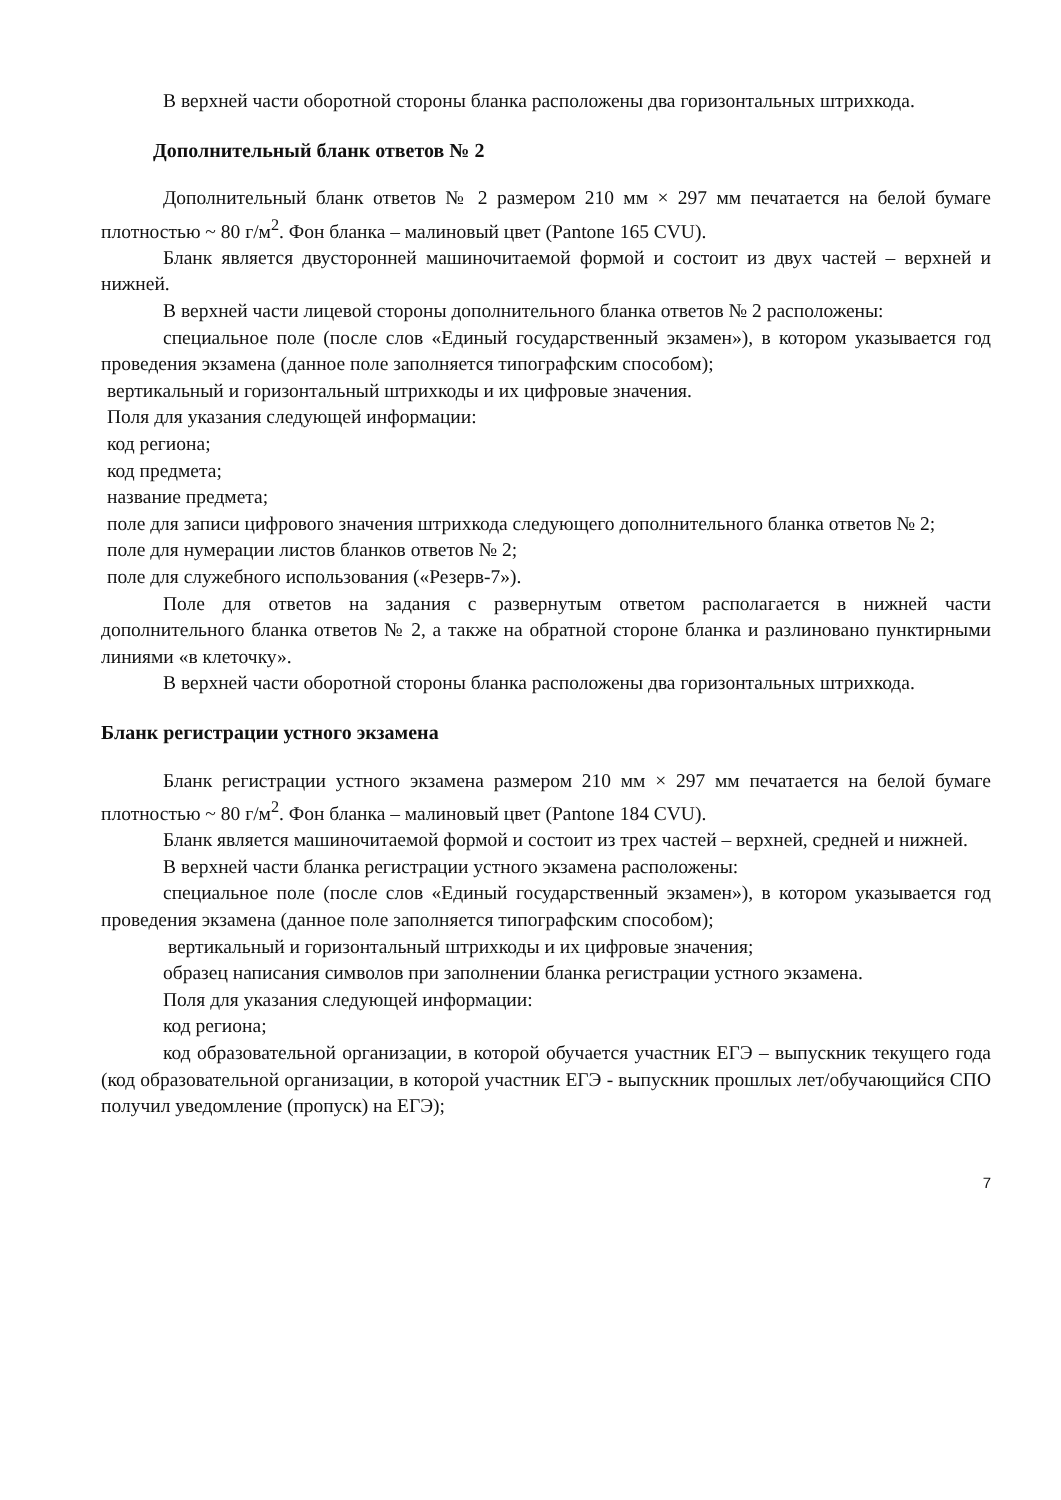В верхней части оборотной стороны бланка расположены два горизонтальных штрихкода.
Дополнительный бланк ответов № 2
Дополнительный бланк ответов № 2 размером 210 мм × 297 мм печатается на белой бумаге плотностью ~ 80 г/м<sup>2</sup>. Фон бланка – малиновый цвет (Pantone 165 CVU).
Бланк является двусторонней машиночитаемой формой и состоит из двух частей – верхней и нижней.
В верхней части лицевой стороны дополнительного бланка ответов № 2 расположены:
специальное поле (после слов «Единый государственный экзамен»), в котором указывается год проведения экзамена (данное поле заполняется типографским способом);
вертикальный и горизонтальный штрихкоды и их цифровые значения.
Поля для указания следующей информации:
код региона;
код предмета;
название предмета;
поле для записи цифрового значения штрихкода следующего дополнительного бланка ответов № 2;
поле для нумерации листов бланков ответов № 2;
поле для служебного использования («Резерв-7»).
Поле для ответов на задания с развернутым ответом располагается в нижней части дополнительного бланка ответов № 2, а также на обратной стороне бланка и разлиновано пунктирными линиями «в клеточку».
В верхней части оборотной стороны бланка расположены два горизонтальных штрихкода.
Бланк регистрации устного экзамена
Бланк регистрации устного экзамена размером 210 мм × 297 мм печатается на белой бумаге плотностью ~ 80 г/м<sup>2</sup>. Фон бланка – малиновый цвет (Pantone 184 CVU).
Бланк является машиночитаемой формой и состоит из трех частей – верхней, средней и нижней.
В верхней части бланка регистрации устного экзамена расположены:
специальное поле (после слов «Единый государственный экзамен»), в котором указывается год проведения экзамена (данное поле заполняется типографским способом);
вертикальный и горизонтальный штрихкоды и их цифровые значения;
образец написания символов при заполнении бланка регистрации устного экзамена.
Поля для указания следующей информации:
код региона;
код образовательной организации, в которой обучается участник ЕГЭ – выпускник текущего года (код образовательной организации, в которой участник ЕГЭ - выпускник прошлых лет/обучающийся СПО получил уведомление (пропуск) на ЕГЭ);
7